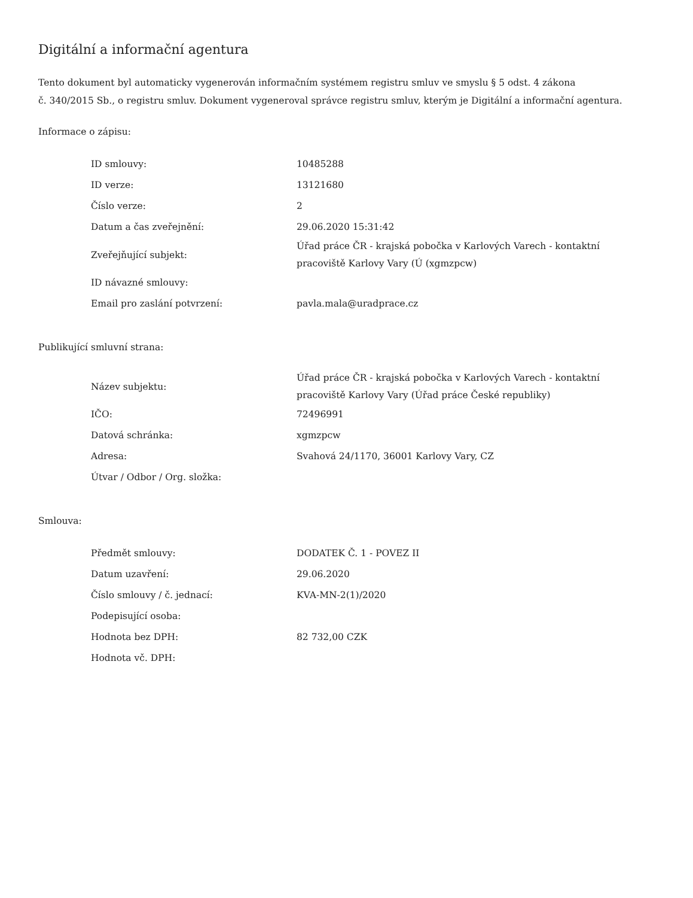Digitální a informační agentura
Tento dokument byl automaticky vygenerován informačním systémem registru smluv ve smyslu § 5 odst. 4 zákona
č. 340/2015 Sb., o registru smluv. Dokument vygeneroval správce registru smluv, kterým je Digitální a informační agentura.
Informace o zápisu:
| ID smlouvy: | 10485288 |
| ID verze: | 13121680 |
| Číslo verze: | 2 |
| Datum a čas zveřejnění: | 29.06.2020 15:31:42 |
| Zveřejňující subjekt: | Úřad práce ČR - krajská pobočka v Karlových Varech - kontaktní pracoviště Karlovy Vary (Ú (xgmzpcw) |
| ID návazné smlouvy: | |
| Email pro zaslání potvrzení: | pavla.mala@uradprace.cz |
Publikující smluvní strana:
| Název subjektu: | Úřad práce ČR - krajská pobočka v Karlových Varech - kontaktní pracoviště Karlovy Vary (Úřad práce České republiky) |
| IČO: | 72496991 |
| Datová schránka: | xgmzpcw |
| Adresa: | Svahová 24/1170, 36001 Karlovy Vary, CZ |
| Útvar / Odbor / Org. složka: | |
Smlouva:
| Předmět smlouvy: | DODATEK Č. 1 - POVEZ II |
| Datum uzavření: | 29.06.2020 |
| Číslo smlouvy / č. jednací: | KVA-MN-2(1)/2020 |
| Podepisující osoba: | |
| Hodnota bez DPH: | 82 732,00 CZK |
| Hodnota vč. DPH: | |